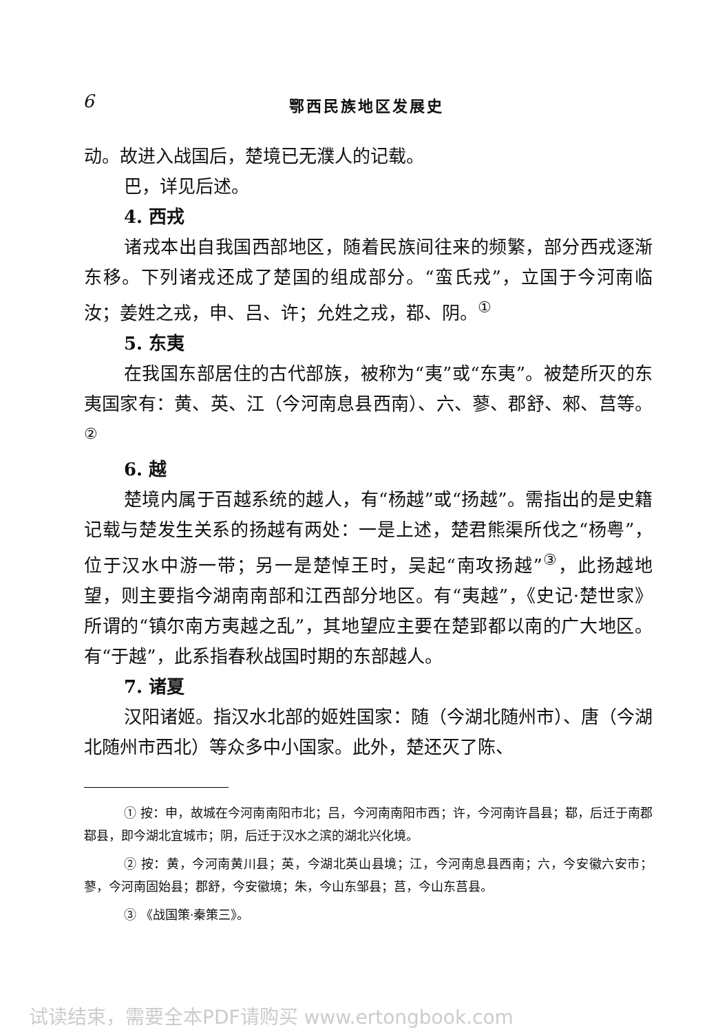6 鄂西民族地区发展史
动。故进入战国后，楚境已无濮人的记载。
巴，详见后述。
4. 西戎
诸戎本出自我国西部地区，随着民族间往来的频繁，部分西戎逐渐东移。下列诸戎还成了楚国的组成部分。“蛮氏戎”，立国于今河南临汝；姜姓之戎，申、吕、许；允姓之戎，鄀、阴。<sup>①</sup>
5. 东夷
在我国东部居住的古代部族，被称为“夷”或“东夷”。被楚所灭的东夷国家有：黄、英、江（今河南息县西南）、六、蓼、郡舒、郲、莒等。<sup>②</sup>
6. 越
楚境内属于百越系统的越人，有“杨越”或“扬越”。需指出的是史籍记载与楚发生关系的扬越有两处：一是上述，楚君熊渠所伐之“杨粤”，位于汉水中游一带；另一是楚悼王时，吴起“南攻扬越”<sup>③</sup>，此扬越地望，则主要指今湖南南部和江西部分地区。有“夷越”，《史记·楚世家》所谓的“镇尔南方夷越之乱”，其地望应主要在楚郢都以南的广大地区。有“于越”，此系指春秋战国时期的东部越人。
7. 诸夏
汉阳诸姬。指汉水北部的姬姓国家：随（今湖北随州市）、唐（今湖北随州市西北）等众多中小国家。此外，楚还灭了陈、
① 按：申，故城在今河南南阳市北；吕，今河南南阳市西；许，今河南许昌县；鄀，后迁于南郡鄀县，即今湖北宜城市；阴，后迁于汉水之滨的湖北兴化境。
② 按：黄，今河南黄川县；英，今湖北英山县境；江，今河南息县西南；六，今安徽六安市；蓼，今河南固始县；郡舒，今安徽境；朱，今山东邹县；莒，今山东莒县。
③ 《战国策·秦策三》。
试读结束，需要全本PDF请购买 www.ertongbook.com